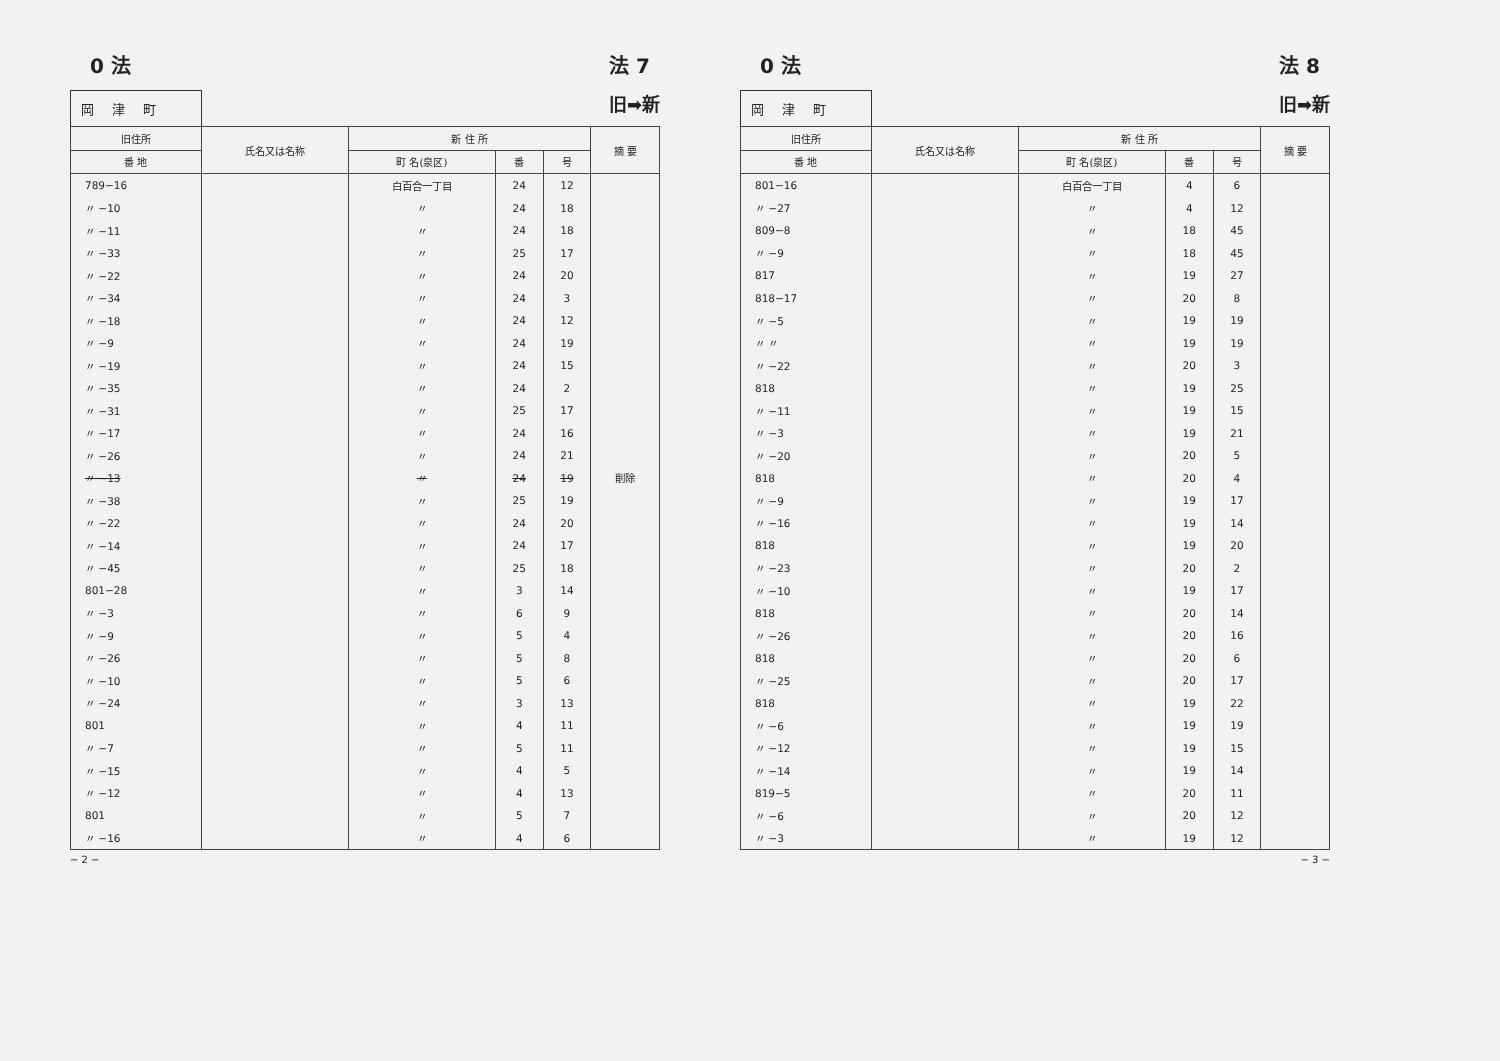0 法 法 7
岡津町
旧➡新
| 旧住所 | 氏名又は名称 | 新 住 所 | | | 摘 要 |
| --- | --- | --- | --- | --- | --- |
| 番 地 | | 町 名(泉区) | 番 | 号 | |
| 789−16 | | 白百合一丁目 | 24 | 12 | |
| 〃 −10 | | 〃 | 24 | 18 | |
| 〃 −11 | | 〃 | 24 | 18 | |
| 〃 −33 | | 〃 | 25 | 17 | |
| 〃 −22 | | 〃 | 24 | 20 | |
| 〃 −34 | | 〃 | 24 | 3 | |
| 〃 −18 | | 〃 | 24 | 12 | |
| 〃 −9 | | 〃 | 24 | 19 | |
| 〃 −19 | | 〃 | 24 | 15 | |
| 〃 −35 | | 〃 | 24 | 2 | |
| 〃 −31 | | 〃 | 25 | 17 | |
| 〃 −17 | | 〃 | 24 | 16 | |
| 〃 −26 | | 〃 | 24 | 21 | |
| 〃 −13 | | 〃 | 24 | 19 | 削除 |
| 〃 −38 | | 〃 | 25 | 19 | |
| 〃 −22 | | 〃 | 24 | 20 | |
| 〃 −14 | | 〃 | 24 | 17 | |
| 〃 −45 | | 〃 | 25 | 18 | |
| 801−28 | | 〃 | 3 | 14 | |
| 〃 −3 | | 〃 | 6 | 9 | |
| 〃 −9 | | 〃 | 5 | 4 | |
| 〃 −26 | | 〃 | 5 | 8 | |
| 〃 −10 | | 〃 | 5 | 6 | |
| 〃 −24 | | 〃 | 3 | 13 | |
| 801 | | 〃 | 4 | 11 | |
| 〃 −7 | | 〃 | 5 | 11 | |
| 〃 −15 | | 〃 | 4 | 5 | |
| 〃 −12 | | 〃 | 4 | 13 | |
| 801 | | 〃 | 5 | 7 | |
| 〃 −16 | | 〃 | 4 | 6 | |
− 2 −
0 法 法 8
岡津町
旧➡新
| 旧住所 | 氏名又は名称 | 新 住 所 | | | 摘 要 |
| --- | --- | --- | --- | --- | --- |
| 番 地 | | 町 名(泉区) | 番 | 号 | |
| 801−16 | | 白百合一丁目 | 4 | 6 | |
| 〃 −27 | | 〃 | 4 | 12 | |
| 809−8 | | 〃 | 18 | 45 | |
| 〃 −9 | | 〃 | 18 | 45 | |
| 817 | | 〃 | 19 | 27 | |
| 818−17 | | 〃 | 20 | 8 | |
| 〃 −5 | | 〃 | 19 | 19 | |
| 〃 〃 | | 〃 | 19 | 19 | |
| 〃 −22 | | 〃 | 20 | 3 | |
| 818 | | 〃 | 19 | 25 | |
| 〃 −11 | | 〃 | 19 | 15 | |
| 〃 −3 | | 〃 | 19 | 21 | |
| 〃 −20 | | 〃 | 20 | 5 | |
| 818 | | 〃 | 20 | 4 | |
| 〃 −9 | | 〃 | 19 | 17 | |
| 〃 −16 | | 〃 | 19 | 14 | |
| 818 | | 〃 | 19 | 20 | |
| 〃 −23 | | 〃 | 20 | 2 | |
| 〃 −10 | | 〃 | 19 | 17 | |
| 818 | | 〃 | 20 | 14 | |
| 〃 −26 | | 〃 | 20 | 16 | |
| 818 | | 〃 | 20 | 6 | |
| 〃 −25 | | 〃 | 20 | 17 | |
| 818 | | 〃 | 19 | 22 | |
| 〃 −6 | | 〃 | 19 | 19 | |
| 〃 −12 | | 〃 | 19 | 15 | |
| 〃 −14 | | 〃 | 19 | 14 | |
| 819−5 | | 〃 | 20 | 11 | |
| 〃 −6 | | 〃 | 20 | 12 | |
| 〃 −3 | | 〃 | 19 | 12 | |
− 3 −